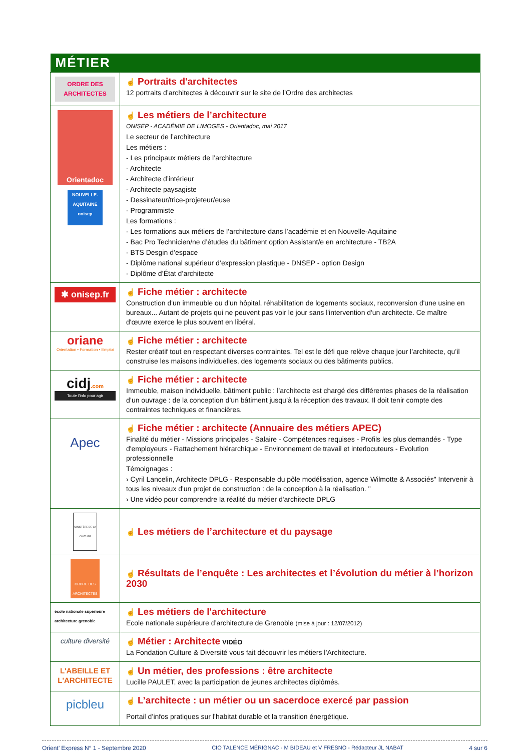| MÉTIER | |
| --- | --- |
| ORDRE DES ARCHITECTES | ☝ Portraits d'architectes 12 portraits d’architectes à découvrir sur le site de l’Ordre des architectes |
| Orientadoc NOUVELLE-AQUITAINE onisep | ☝ Les métiers de l’architecture ONISEP - ACADÉMIE DE LIMOGES - Orientadoc, mai 2017 Le secteur de l’architecture Les métiers : - Les principaux métiers de l’architecture - Architecte - Architecte d’intérieur - Architecte paysagiste - Dessinateur/trice-projeteur/euse - Programmiste Les formations : - Les formations aux métiers de l’architecture dans l’académie et en Nouvelle-Aquitaine - Bac Pro Technicien/ne d’études du bâtiment option Assistant/e en architecture - TB2A - BTS Desgin d’espace - Diplôme national supérieur d’expression plastique - DNSEP - option Design - Diplôme d’État d’architecte |
| ✱ onisep.fr | ☝ Fiche métier : architecte Construction d'un immeuble ou d'un hôpital, réhabilitation de logements sociaux, reconversion d'une usine en bureaux... Autant de projets qui ne peuvent pas voir le jour sans l'intervention d'un architecte. Ce maître d'œuvre exerce le plus souvent en libéral. |
| oriane Orientation • Formation • Emploi | ☝ Fiche métier : architecte Rester créatif tout en respectant diverses contraintes. Tel est le défi que relève chaque jour l’architecte, qu’il construise les maisons individuelles, des logements sociaux ou des bâtiments publics. |
| cidj .com Toute l'info pour agir | ☝ Fiche métier : architecte Immeuble, maison individuelle, bâtiment public : l’architecte est chargé des différentes phases de la réalisation d’un ouvrage : de la conception d’un bâtiment jusqu’à la réception des travaux. Il doit tenir compte des contraintes techniques et financières. |
| Apec | ☝ Fiche métier : architecte (Annuaire des métiers APEC) Finalité du métier - Missions principales - Salaire - Compétences requises - Profils les plus demandés - Type d'employeurs - Rattachement hiérarchique - Environnement de travail et interlocuteurs - Evolution professionnelle Témoignages : › Cyril Lancelin, Architecte DPLG - Responsable du pôle modélisation, agence Wilmotte & Associés" Intervenir à tous les niveaux d'un projet de construction : de la conception à la réalisation. " › Une vidéo pour comprendre la réalité du métier d'architecte DPLG |
| MINISTÈRE DE LA CULTURE | ☝ Les métiers de l’architecture et du paysage |
| ORDRE DES ARCHITECTES | ☝ Résultats de l’enquête : Les architectes et l’évolution du métier à l’horizon 2030 |
| école nationale supérieure architecture grenoble | ☝ Les métiers de l'architecture Ecole nationale supérieure d’architecture de Grenoble (mise à jour : 12/07/2012) |
| culture diversité | ☝ Métier : Architecte VIDÉO La Fondation Culture & Diversité vous fait découvrir les métiers l’Architecture. |
| L'ABEILLE ET L'ARCHITECTE | ☝ Un métier, des professions : être architecte Lucille PAULET, avec la participation de jeunes architectes diplômés. |
| picbleu | ☝ L’architecte : un métier ou un sacerdoce exercé par passion Portail d’infos pratiques sur l’habitat durable et la transition énergétique. |
Orient’ Express N° 1 - Septembre 2020 CIO TALENCE MÉRIGNAC - M BIDEAU et V FRESNO - Rédacteur JL NABAT 4 sur 6